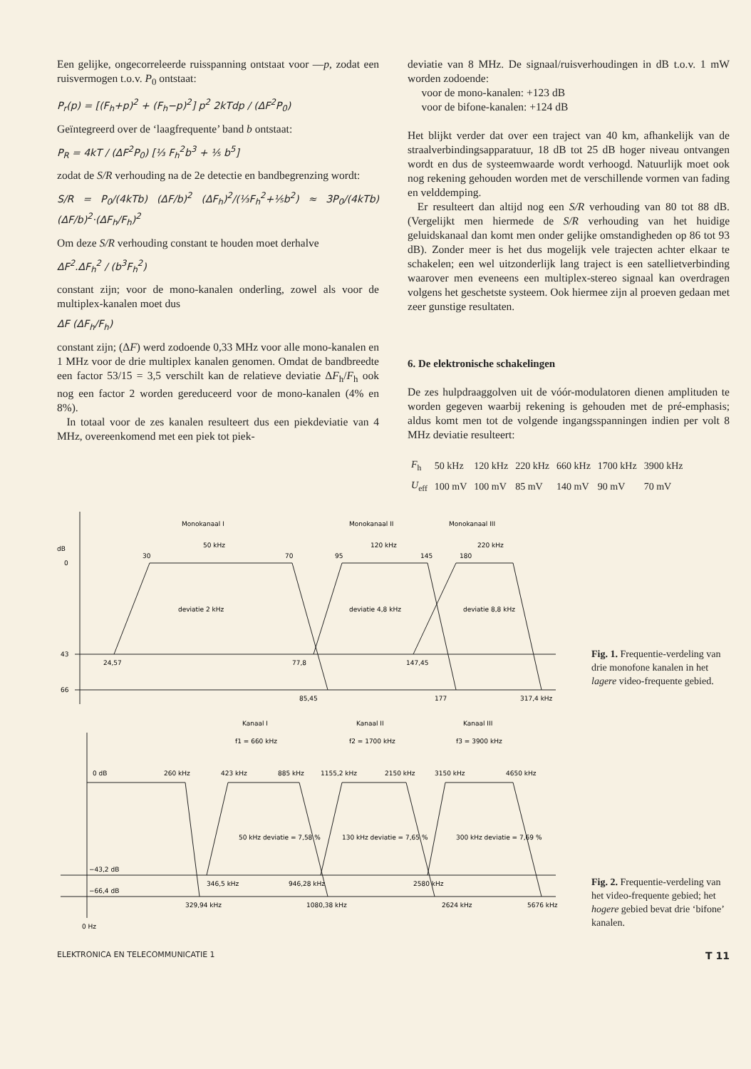Een gelijke, ongecorreleerde ruisspanning ontstaat voor —p, zodat een ruisvermogen t.o.v. P<sub>0</sub> ontstaat:
P<sub>r</sub>(p) = [(F<sub>h</sub>+p)<sup>2</sup> + (F<sub>h</sub>−p)<sup>2</sup>] p<sup>2</sup> 2kTdp / (ΔF<sup>2</sup>P<sub>0</sub>)
Geïntegreerd over de ‘laagfrequente’ band b ontstaat:
P<sub>R</sub> = 4kT / (ΔF<sup>2</sup>P<sub>0</sub>) [⅓ F<sub>h</sub><sup>2</sup>b<sup>3</sup> + ⅕ b<sup>5</sup>]
zodat de S/R verhouding na de 2e detectie en bandbegrenzing wordt:
S/R = P<sub>0</sub>/(4kTb) (ΔF/b)<sup>2</sup> (ΔF<sub>h</sub>)<sup>2</sup>/(⅓F<sub>h</sub><sup>2</sup>+⅕b<sup>2</sup>) ≈ 3P<sub>0</sub>/(4kTb) (ΔF/b)<sup>2</sup>·(ΔF<sub>h</sub>/F<sub>h</sub>)<sup>2</sup>
Om deze S/R verhouding constant te houden moet derhalve
ΔF<sup>2</sup>.ΔF<sub>h</sub><sup>2</sup> / (b<sup>3</sup>F<sub>h</sub><sup>2</sup>)
constant zijn; voor de mono-kanalen onderling, zowel als voor de multiplex-kanalen moet dus
ΔF (ΔF<sub>h</sub>/F<sub>h</sub>)
constant zijn; (ΔF) werd zodoende 0,33 MHz voor alle mono-kanalen en 1 MHz voor de drie multiplex kanalen genomen. Omdat de bandbreedte een factor 53/15 = 3,5 verschilt kan de relatieve deviatie ΔF<sub>h</sub>/F<sub>h</sub> ook nog een factor 2 worden gereduceerd voor de mono-kanalen (4% en 8%).
In totaal voor de zes kanalen resulteert dus een piekdeviatie van 4 MHz, overeenkomend met een piek tot piek-
deviatie van 8 MHz. De signaal/ruisverhoudingen in dB t.o.v. 1 mW worden zodoende:
voor de mono-kanalen: +123 dB
voor de bifone-kanalen: +124 dB
Het blijkt verder dat over een traject van 40 km, afhankelijk van de straalverbindingsapparatuur, 18 dB tot 25 dB hoger niveau ontvangen wordt en dus de systeemwaarde wordt verhoogd. Natuurlijk moet ook nog rekening gehouden worden met de verschillende vormen van fading en velddemping.
Er resulteert dan altijd nog een S/R verhouding van 80 tot 88 dB. (Vergelijkt men hiermede de S/R verhouding van het huidige geluidskanaal dan komt men onder gelijke omstandigheden op 86 tot 93 dB). Zonder meer is het dus mogelijk vele trajecten achter elkaar te schakelen; een wel uitzonderlijk lang traject is een satellietverbinding waarover men eveneens een multiplex-stereo signaal kan overdragen volgens het geschetste systeem. Ook hiermee zijn al proeven gedaan met zeer gunstige resultaten.
6. De elektronische schakelingen
De zes hulpdraaggolven uit de vóór-modulatoren dienen amplituden te worden gegeven waarbij rekening is gehouden met de pré-emphasis; aldus komt men tot de volgende ingangsspanningen indien per volt 8 MHz deviatie resulteert:
| F<sub>h</sub> | 50 kHz | 120 kHz | 220 kHz | 660 kHz | 1700 kHz | 3900 kHz |
| U<sub>eff</sub> | 100 mV | 100 mV | 85 mV | 140 mV | 90 mV | 70 mV |
Monokanaal I
Monokanaal II
Monokanaal III
dB
0
43
66
50 kHz
120 kHz
220 kHz
30
70
95
145
180
deviatie 2 kHz
deviatie 4,8 kHz
deviatie 8,8 kHz
24,57
77,8
147,45
85,45
177
317,4 kHz
Fig. 1. Frequentie-verdeling van drie monofone kanalen in het lagere video-frequente gebied.
Kanaal I
Kanaal II
Kanaal III
f1 = 660 kHz
f2 = 1700 kHz
f3 = 3900 kHz
0 dB
260 kHz
423 kHz
885 kHz
1155,2 kHz
2150 kHz
3150 kHz
4650 kHz
50 kHz deviatie = 7,58 %
130 kHz deviatie = 7,65 %
300 kHz deviatie = 7,69 %
−43,2 dB
−66,4 dB
346,5 kHz
946,28 kHz
2580 kHz
329,94 kHz
1080,38 kHz
2624 kHz
5676 kHz
0 Hz
Fig. 2. Frequentie-verdeling van het video-frequente gebied; het hogere gebied bevat drie ‘bifone’ kanalen.
ELEKTRONICA EN TELECOMMUNICATIE 1 T 11